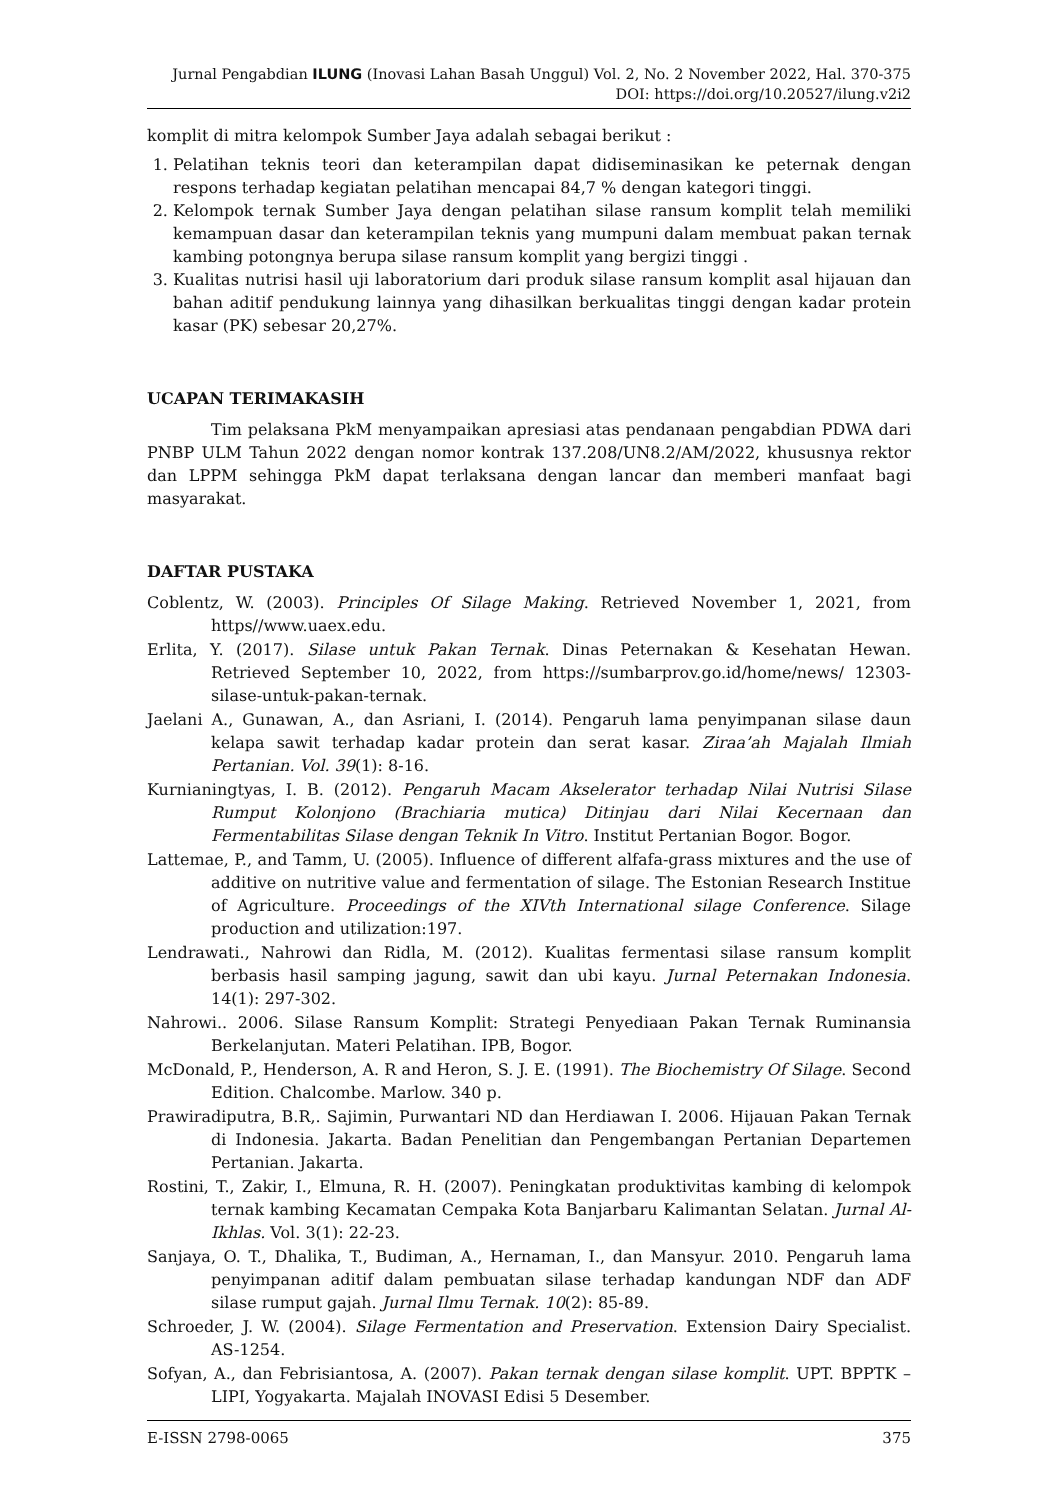Jurnal Pengabdian ILUNG (Inovasi Lahan Basah Unggul) Vol. 2, No. 2 November 2022, Hal. 370-375
DOI: https://doi.org/10.20527/ilung.v2i2
komplit di mitra kelompok Sumber Jaya adalah sebagai berikut :
1. Pelatihan teknis teori dan keterampilan dapat didiseminasikan ke peternak dengan respons terhadap kegiatan pelatihan mencapai 84,7 % dengan kategori tinggi.
2. Kelompok ternak Sumber Jaya dengan pelatihan silase ransum komplit telah memiliki kemampuan dasar dan keterampilan teknis yang mumpuni dalam membuat pakan ternak kambing potongnya berupa silase ransum komplit yang bergizi tinggi .
3. Kualitas nutrisi hasil uji laboratorium dari produk silase ransum komplit asal hijauan dan bahan aditif pendukung lainnya yang dihasilkan berkualitas tinggi dengan kadar protein kasar (PK) sebesar 20,27%.
UCAPAN TERIMAKASIH
Tim pelaksana PkM menyampaikan apresiasi atas pendanaan pengabdian PDWA dari PNBP ULM Tahun 2022 dengan nomor kontrak 137.208/UN8.2/AM/2022, khususnya rektor dan LPPM sehingga PkM dapat terlaksana dengan lancar dan memberi manfaat bagi masyarakat.
DAFTAR PUSTAKA
Coblentz, W. (2003). Principles Of Silage Making. Retrieved November 1, 2021, from https//www.uaex.edu.
Erlita, Y. (2017). Silase untuk Pakan Ternak. Dinas Peternakan & Kesehatan Hewan. Retrieved September 10, 2022, from https://sumbarprov.go.id/home/news/ 12303-silase-untuk-pakan-ternak.
Jaelani A., Gunawan, A., dan Asriani, I. (2014). Pengaruh lama penyimpanan silase daun kelapa sawit terhadap kadar protein dan serat kasar. Ziraa’ah Majalah Ilmiah Pertanian. Vol. 39(1): 8-16.
Kurnianingtyas, I. B. (2012). Pengaruh Macam Akselerator terhadap Nilai Nutrisi Silase Rumput Kolonjono (Brachiaria mutica) Ditinjau dari Nilai Kecernaan dan Fermentabilitas Silase dengan Teknik In Vitro. Institut Pertanian Bogor. Bogor.
Lattemae, P., and Tamm, U. (2005). Influence of different alfafa-grass mixtures and the use of additive on nutritive value and fermentation of silage. The Estonian Research Institue of Agriculture. Proceedings of the XIVth International silage Conference. Silage production and utilization:197.
Lendrawati., Nahrowi dan Ridla, M. (2012). Kualitas fermentasi silase ransum komplit berbasis hasil samping jagung, sawit dan ubi kayu. Jurnal Peternakan Indonesia. 14(1): 297-302.
Nahrowi.. 2006. Silase Ransum Komplit: Strategi Penyediaan Pakan Ternak Ruminansia Berkelanjutan. Materi Pelatihan. IPB, Bogor.
McDonald, P., Henderson, A. R and Heron, S. J. E. (1991). The Biochemistry Of Silage. Second Edition. Chalcombe. Marlow. 340 p.
Prawiradiputra, B.R,. Sajimin, Purwantari ND dan Herdiawan I. 2006. Hijauan Pakan Ternak di Indonesia. Jakarta. Badan Penelitian dan Pengembangan Pertanian Departemen Pertanian. Jakarta.
Rostini, T., Zakir, I., Elmuna, R. H. (2007). Peningkatan produktivitas kambing di kelompok ternak kambing Kecamatan Cempaka Kota Banjarbaru Kalimantan Selatan. Jurnal Al-Ikhlas. Vol. 3(1): 22-23.
Sanjaya, O. T., Dhalika, T., Budiman, A., Hernaman, I., dan Mansyur. 2010. Pengaruh lama penyimpanan aditif dalam pembuatan silase terhadap kandungan NDF dan ADF silase rumput gajah. Jurnal Ilmu Ternak. 10(2): 85-89.
Schroeder, J. W. (2004). Silage Fermentation and Preservation. Extension Dairy Specialist. AS-1254.
Sofyan, A., dan Febrisiantosa, A. (2007). Pakan ternak dengan silase komplit. UPT. BPPTK – LIPI, Yogyakarta. Majalah INOVASI Edisi 5 Desember.
E-ISSN 2798-0065 375